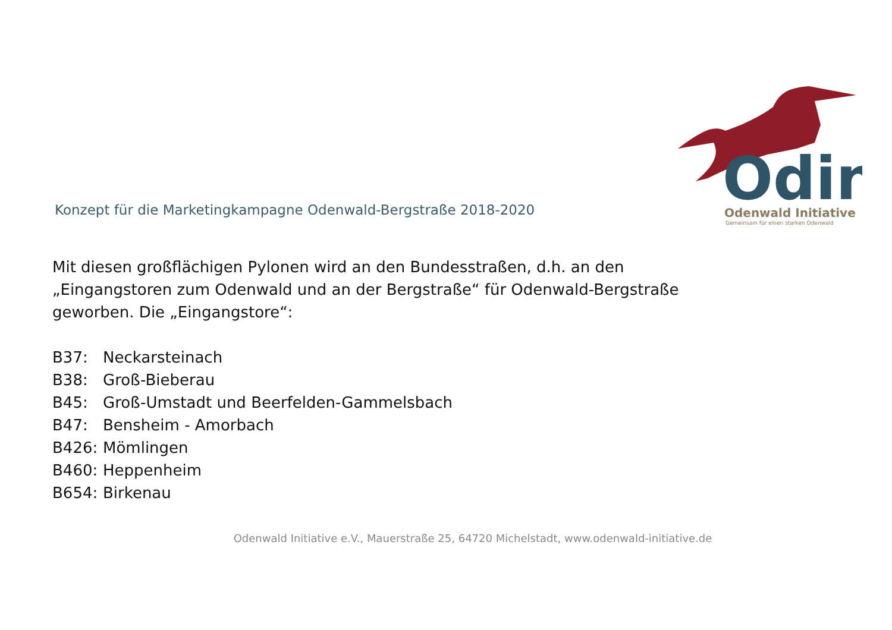Odin
Odenwald Initiative
Gemeinsam für einen starken Odenwald
Konzept für die Marketingkampagne Odenwald-Bergstraße 2018-2020
Mit diesen großflächigen Pylonen wird an den Bundesstraßen, d.h. an den „Eingangstoren zum Odenwald und an der Bergstraße“ für Odenwald-Bergstraße geworben. Die „Eingangstore“:
B37: Neckarsteinach
B38: Groß-Bieberau
B45: Groß-Umstadt und Beerfelden-Gammelsbach
B47: Bensheim - Amorbach
B426: Mömlingen
B460: Heppenheim
B654: Birkenau
Odenwald Initiative e.V., Mauerstraße 25, 64720 Michelstadt, www.odenwald-initiative.de